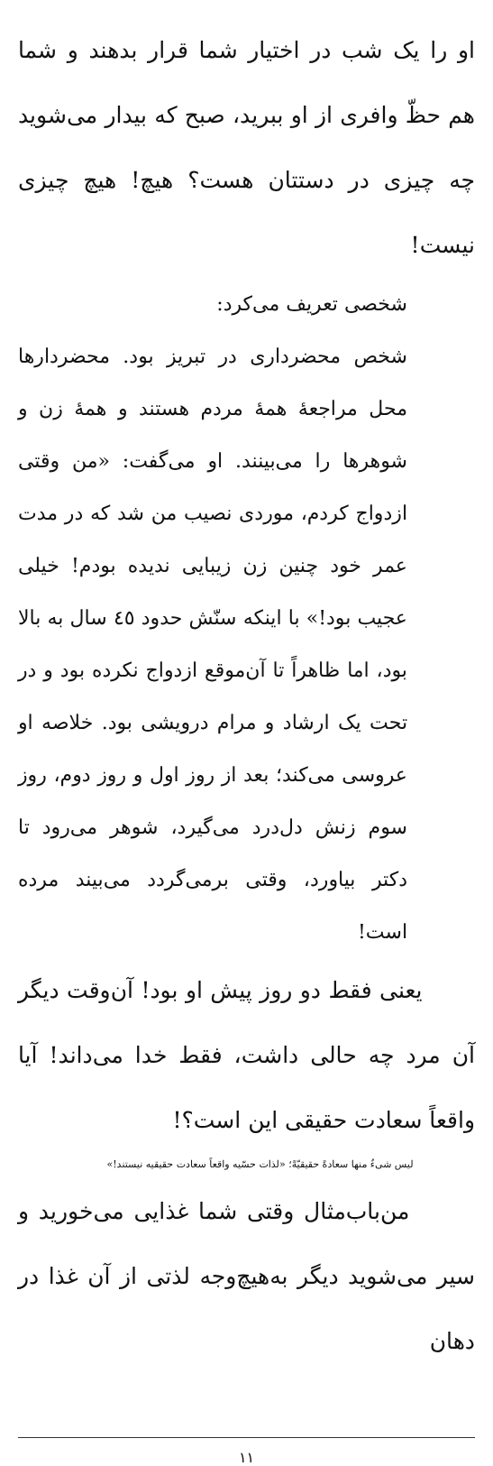او را یک شب در اختیار شما قرار بدهند و شما هم حظّ وافری از او ببرید، صبح که بیدار می‌شوید چه چیزی در دستتان هست؟ هیچ! هیچ چیزی نیست!
شخصی تعریف می‌کرد:
شخص محضرداری در تبریز بود. محضردارها محل مراجعهٔ همهٔ مردم هستند و همهٔ زن و شوهرها را می‌بینند. او می‌گفت: «من وقتی ازدواج کردم، موردی نصیب من شد که در مدت عمر خود چنین زن زیبایی ندیده بودم! خیلی عجیب بود!» با اینکه سنّش حدود ٤٥ سال به بالا بود، اما ظاهراً تا آن‌موقع ازدواج نکرده بود و در تحت یک ارشاد و مرام درویشی بود. خلاصه او عروسی می‌کند؛ بعد از روز اول و روز دوم، روز سوم زنش دل‌درد می‌گیرد، شوهر می‌رود تا دکتر بیاورد، وقتی برمی‌گردد می‌بیند مرده است!
يعنی فقط دو روز پیش او بود! آن‌وقت دیگر آن مرد چه حالی داشت، فقط خدا می‌داند! آیا واقعاً سعادت حقیقی این است؟!
لیس شیءٌ منها سعادةً حقیقیّةً؛ «لذات حسّیه واقعاً سعادت حقیقیه نیستند!»
من‌باب‌مثال وقتی شما غذایی می‌خورید و سیر می‌شوید دیگر به‌هیچ‌وجه لذتی از آن غذا در دهان
١١